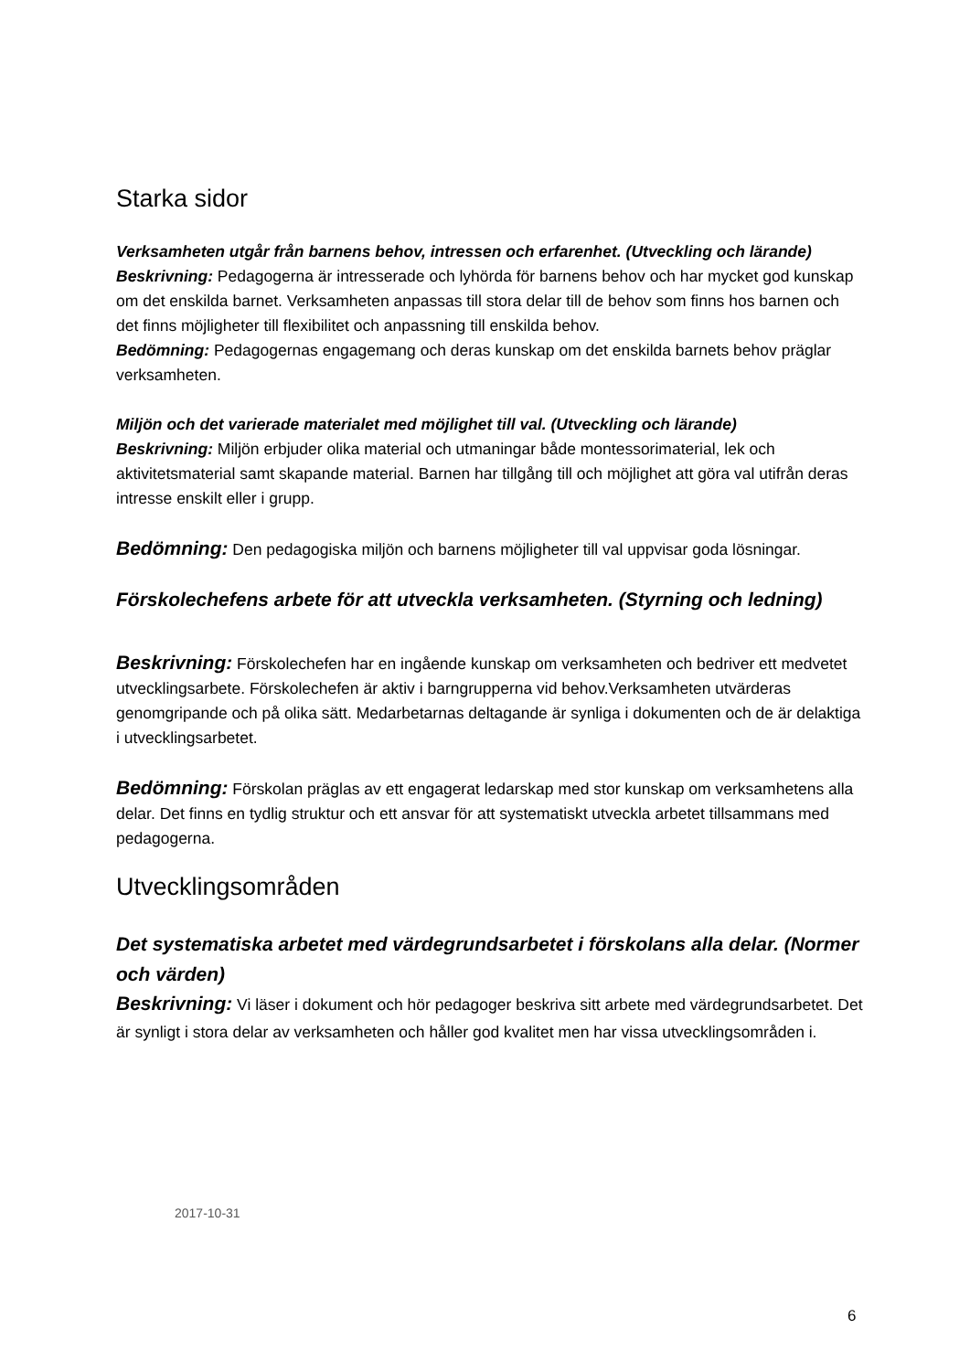Starka sidor
Verksamheten utgår från barnens behov, intressen och erfarenhet. (Utveckling och lärande)
Beskrivning: Pedagogerna är intresserade och lyhörda för barnens behov och har mycket god kunskap om det enskilda barnet. Verksamheten anpassas till stora delar till de behov som finns hos barnen och det finns möjligheter till flexibilitet och anpassning till enskilda behov.
Bedömning: Pedagogernas engagemang och deras kunskap om det enskilda barnets behov präglar verksamheten.
Miljön och det varierade materialet med möjlighet till val. (Utveckling och lärande)
Beskrivning: Miljön erbjuder olika material och utmaningar både montessorimaterial, lek och aktivitetsmaterial samt skapande material. Barnen har tillgång till och möjlighet att göra val utifrån deras intresse enskilt eller i grupp.
Bedömning: Den pedagogiska miljön och barnens möjligheter till val uppvisar goda lösningar.
Förskolechefens arbete för att utveckla verksamheten. (Styrning och ledning)
Beskrivning: Förskolechefen har en ingående kunskap om verksamheten och bedriver ett medvetet utvecklingsarbete. Förskolechefen är aktiv i barngrupperna vid behov.Verksamheten utvärderas genomgripande och på olika sätt. Medarbetarnas deltagande är synliga i dokumenten och de är delaktiga i utvecklingsarbetet.
Bedömning: Förskolan präglas av ett engagerat ledarskap med stor kunskap om verksamhetens alla delar. Det finns en tydlig struktur och ett ansvar för att systematiskt utveckla arbetet tillsammans med pedagogerna.
Utvecklingsområden
Det systematiska arbetet med värdegrundsarbetet i förskolans alla delar. (Normer och värden)
Beskrivning: Vi läser i dokument och hör pedagoger beskriva sitt arbete med värdegrundsarbetet. Det är synligt i stora delar av verksamheten och håller god kvalitet men har vissa utvecklingsområden i.
2017-10-31
6